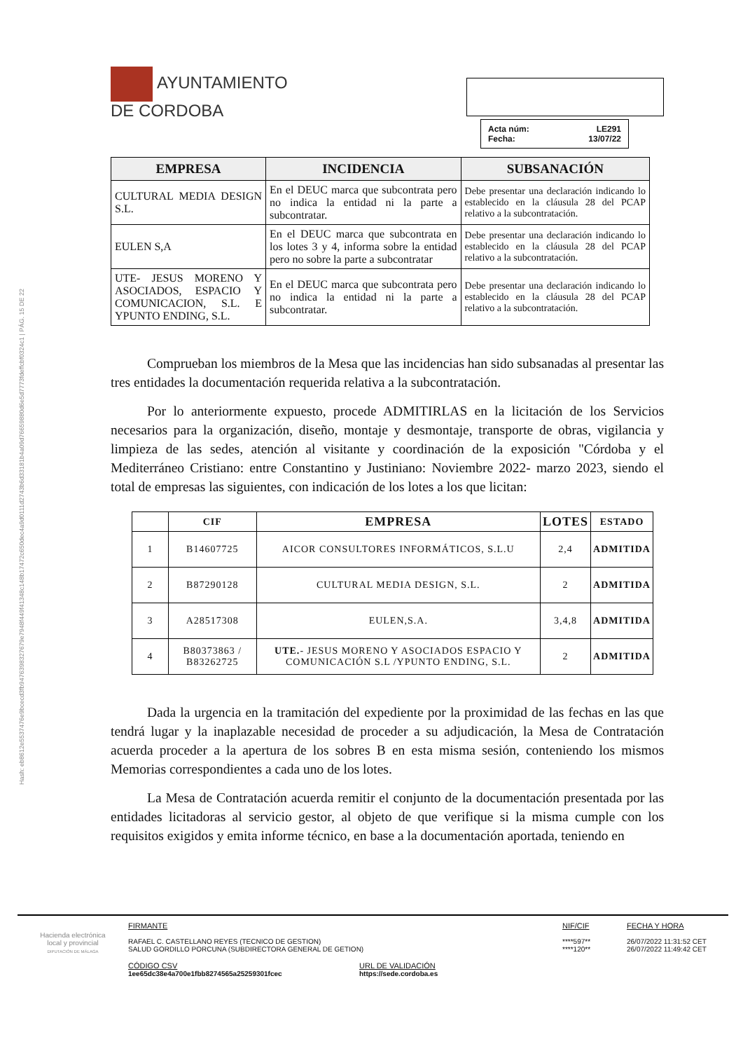Hash: eb8612e5537476e9bcecd3fb9476398327679e7948f449f41348c148b17472c650dec4a9d0111d2743b6d33181b4a09d76659880d6e5d7773fdeffcbf0324c1 | PÁG. 15 DE 22
AYUNTAMIENTO
DE CORDOBA
Acta núm: LE291
Fecha: 13/07/22
| EMPRESA | INCIDENCIA | SUBSANACIÓN |
| --- | --- | --- |
| CULTURAL MEDIA DESIGN S.L. | En el DEUC marca que subcontrata pero no indica la entidad ni la parte a subcontratar. | Debe presentar una declaración indicando lo establecido en la cláusula 28 del PCAP relativo a la subcontratación. |
| EULEN S,A | En el DEUC marca que subcontrata en los lotes 3 y 4, informa sobre la entidad pero no sobre la parte a subcontratar | Debe presentar una declaración indicando lo establecido en la cláusula 28 del PCAP relativo a la subcontratación. |
| UTE- JESUS MORENO Y ASOCIADOS, ESPACIO Y COMUNICACION, S.L. E YPUNTO ENDING, S.L. | En el DEUC marca que subcontrata pero no indica la entidad ni la parte a subcontratar. | Debe presentar una declaración indicando lo establecido en la cláusula 28 del PCAP relativo a la subcontratación. |
Comprueban los miembros de la Mesa que las incidencias han sido subsanadas al presentar las tres entidades la documentación requerida relativa a la subcontratación.
Por lo anteriormente expuesto, procede ADMITIRLAS en la licitación de los Servicios necesarios para la organización, diseño, montaje y desmontaje, transporte de obras, vigilancia y limpieza de las sedes, atención al visitante y coordinación de la exposición "Córdoba y el Mediterráneo Cristiano: entre Constantino y Justiniano: Noviembre 2022- marzo 2023, siendo el total de empresas las siguientes, con indicación de los lotes a los que licitan:
| | CIF | EMPRESA | LOTES | ESTADO |
| --- | --- | --- | --- | --- |
| 1 | B14607725 | AICOR CONSULTORES INFORMÁTICOS, S.L.U | 2,4 | ADMITIDA |
| 2 | B87290128 | CULTURAL MEDIA DESIGN, S.L. | 2 | ADMITIDA |
| 3 | A28517308 | EULEN,S.A. | 3,4,8 | ADMITIDA |
| 4 | B80373863 / B83262725 | UTE. - JESUS MORENO Y ASOCIADOS ESPACIO Y COMUNICACIÓN S.L /YPUNTO ENDING, S.L. | 2 | ADMITIDA |
Dada la urgencia en la tramitación del expediente por la proximidad de las fechas en las que tendrá lugar y la inaplazable necesidad de proceder a su adjudicación, la Mesa de Contratación acuerda proceder a la apertura de los sobres B en esta misma sesión, conteniendo los mismos Memorias correspondientes a cada uno de los lotes.
La Mesa de Contratación acuerda remitir el conjunto de la documentación presentada por las entidades licitadoras al servicio gestor, al objeto de que verifique si la misma cumple con los requisitos exigidos y emita informe técnico, en base a la documentación aportada, teniendo en
Hacienda electrónica
local y provincial
DIPUTACIÓN DE MÁLAGA
FIRMANTE
RAFAEL C. CASTELLANO REYES (TECNICO DE GESTION)
SALUD GORDILLO PORCUNA (SUBDIRECTORA GENERAL DE GETION)
NIF/CIF
****597**
****120**
FECHA Y HORA
26/07/2022 11:31:52 CET
26/07/2022 11:49:42 CET
CÓDIGO CSV
1ee65dc38e4a700e1fbb8274565a25259301fcec
URL DE VALIDACIÓN
https://sede.cordoba.es